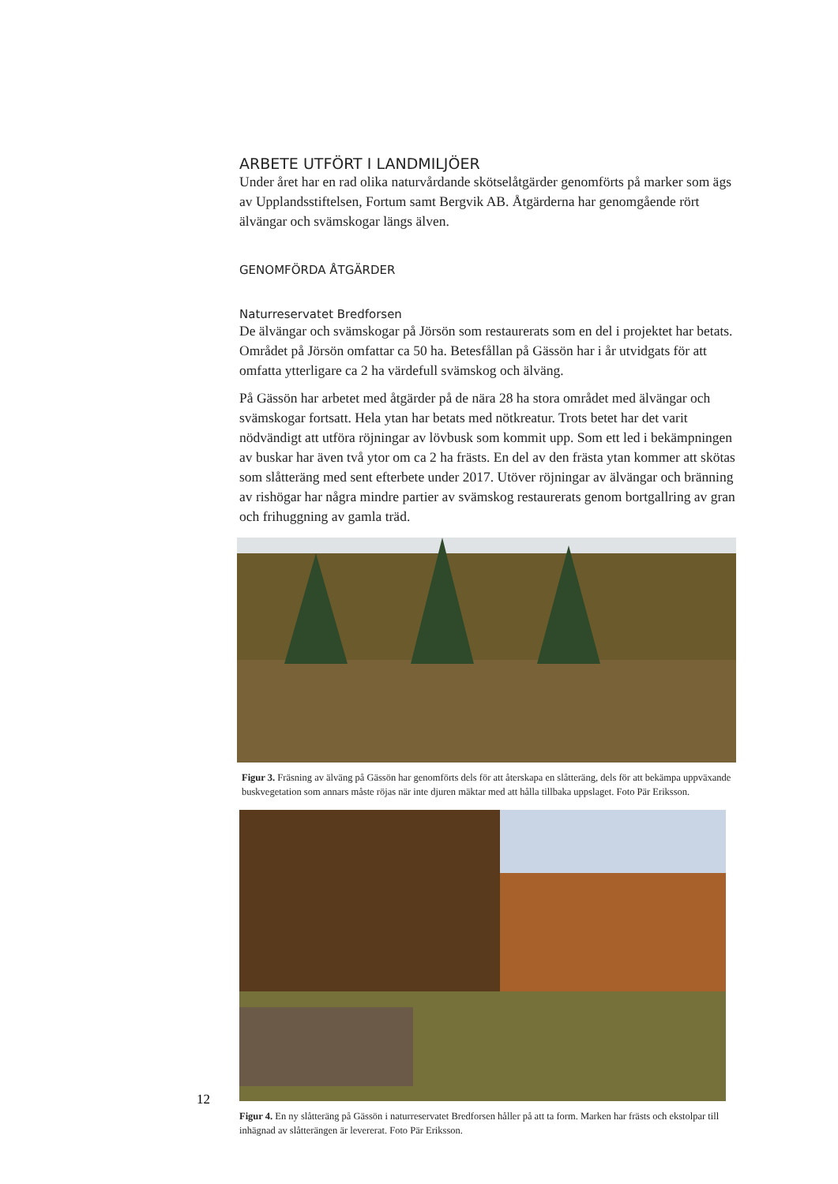ARBETE UTFÖRT I LANDMILJÖER
Under året har en rad olika naturvårdande skötselåtgärder genomförts på marker som ägs av Upplandsstiftelsen, Fortum samt Bergvik AB. Åtgärderna har genomgående rört älvängar och svämskogar längs älven.
GENOMFÖRDA ÅTGÄRDER
Naturreservatet Bredforsen
De älvängar och svämskogar på Jörsön som restaurerats som en del i projektet har betats. Området på Jörsön omfattar ca 50 ha. Betesfållan på Gässön har i år utvidgats för att omfatta ytterligare ca 2 ha värdefull svämskog och älväng.
På Gässön har arbetet med åtgärder på de nära 28 ha stora området med älvängar och svämskogar fortsatt. Hela ytan har betats med nötkreatur. Trots betet har det varit nödvändigt att utföra röjningar av lövbusk som kommit upp. Som ett led i bekämpningen av buskar har även två ytor om ca 2 ha frästs. En del av den frästa ytan kommer att skötas som slåtteräng med sent efterbete under 2017. Utöver röjningar av älvängar och bränning av rishögar har några mindre partier av svämskog restaurerats genom bortgallring av gran och frihuggning av gamla träd.
Figur 3. Fräsning av älväng på Gässön har genomförts dels för att återskapa en slåtteräng, dels för att bekämpa uppväxande buskvegetation som annars måste röjas när inte djuren mäktar med att hålla tillbaka uppslaget. Foto Pär Eriksson.
Figur 4. En ny slåtteräng på Gässön i naturreservatet Bredforsen håller på att ta form. Marken har frästs och ekstolpar till inhägnad av slåtterängen är levererat. Foto Pär Eriksson.
12